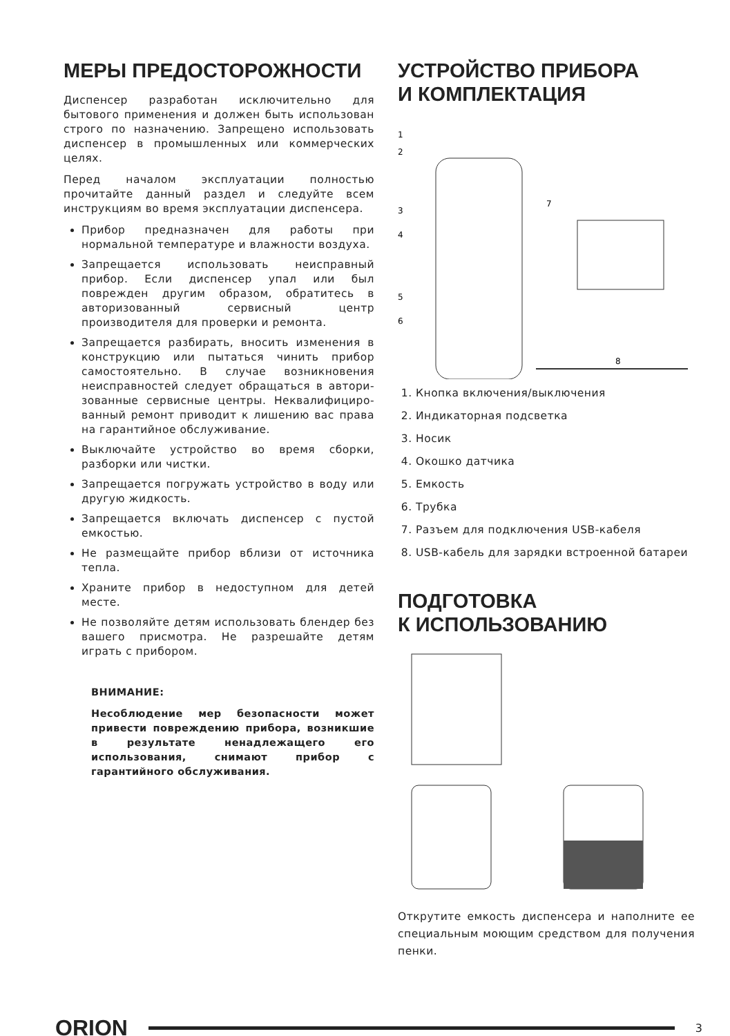МЕРЫ ПРЕДОСТОРОЖНОСТИ
Диспенсер разработан исключительно для бытового применения и должен быть использован строго по назначению. Запрещено использовать диспенсер в промышленных или коммерческих целях.
Перед началом эксплуатации полностью прочитайте данный раздел и следуйте всем инструкциям во время эксплуатации диспенсера.
Прибор предназначен для работы при нормальной температуре и влажности воздуха.
Запрещается использовать неисправный прибор. Если диспенсер упал или был поврежден другим образом, обратитесь в авторизованный сервисный центр производителя для проверки и ремонта.
Запрещается разбирать, вносить изменения в конструкцию или пытаться чинить прибор самостоятельно. В случае возникновения неисправностей следует обращаться в автори-зованные сервисные центры. Неквалифициро-ванный ремонт приводит к лишению вас права на гарантийное обслуживание.
Выключайте устройство во время сборки, разборки или чистки.
Запрещается погружать устройство в воду или другую жидкость.
Запрещается включать диспенсер с пустой емкостью.
Не размещайте прибор вблизи от источника тепла.
Храните прибор в недоступном для детей месте.
Не позволяйте детям использовать блендер без вашего присмотра. Не разрешайте детям играть с прибором.
ВНИМАНИЕ:
Несоблюдение мер безопасности может привести повреждению прибора, возникшие в результате ненадлежащего его использования, снимают прибор с гарантийного обслуживания.
УСТРОЙСТВО ПРИБОРА
И КОМПЛЕКТАЦИЯ
1
2
3
4
5
6
7
8
1. Кнопка включения/выключения
2. Индикаторная подсветка
3. Носик
4. Окошко датчика
5. Емкость
6. Трубка
7. Разъем для подключения USB-кабеля
8. USB-кабель для зарядки встроенной батареи
ПОДГОТОВКА
К ИСПОЛЬЗОВАНИЮ
Открутите емкость диспенсера и наполните ее специальным моющим средством для получения пенки.
ORION
3